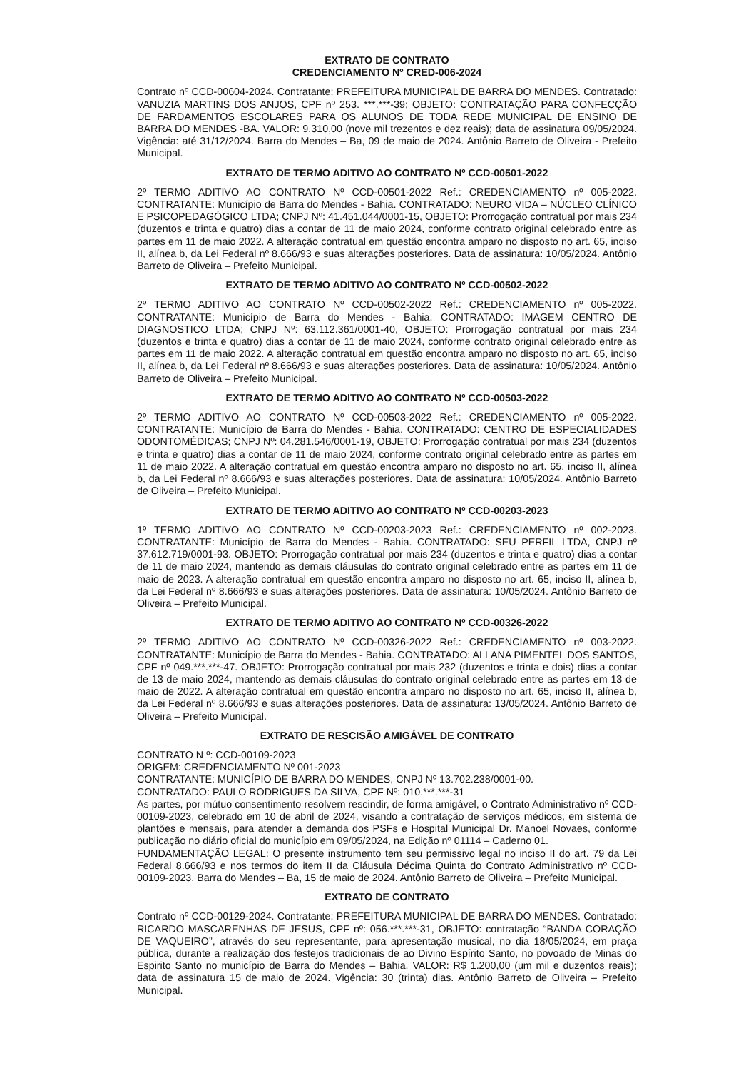EXTRATO DE CONTRATO
CREDENCIAMENTO Nº CRED-006-2024
Contrato nº CCD-00604-2024. Contratante: PREFEITURA MUNICIPAL DE BARRA DO MENDES. Contratado: VANUZIA MARTINS DOS ANJOS, CPF nº 253. ***.***-39; OBJETO: CONTRATAÇÃO PARA CONFECÇÃO DE FARDAMENTOS ESCOLARES PARA OS ALUNOS DE TODA REDE MUNICIPAL DE ENSINO DE BARRA DO MENDES -BA. VALOR: 9.310,00 (nove mil trezentos e dez reais); data de assinatura 09/05/2024. Vigência: até 31/12/2024. Barra do Mendes – Ba, 09 de maio de 2024. Antônio Barreto de Oliveira - Prefeito Municipal.
EXTRATO DE TERMO ADITIVO AO CONTRATO Nº CCD-00501-2022
2º TERMO ADITIVO AO CONTRATO Nº CCD-00501-2022 Ref.: CREDENCIAMENTO nº 005-2022. CONTRATANTE: Município de Barra do Mendes - Bahia. CONTRATADO: NEURO VIDA – NÚCLEO CLÍNICO E PSICOPEDAGÓGICO LTDA; CNPJ Nº: 41.451.044/0001-15, OBJETO: Prorrogação contratual por mais 234 (duzentos e trinta e quatro) dias a contar de 11 de maio 2024, conforme contrato original celebrado entre as partes em 11 de maio 2022. A alteração contratual em questão encontra amparo no disposto no art. 65, inciso II, alínea b, da Lei Federal nº 8.666/93 e suas alterações posteriores. Data de assinatura: 10/05/2024. Antônio Barreto de Oliveira – Prefeito Municipal.
EXTRATO DE TERMO ADITIVO AO CONTRATO Nº CCD-00502-2022
2º TERMO ADITIVO AO CONTRATO Nº CCD-00502-2022 Ref.: CREDENCIAMENTO nº 005-2022. CONTRATANTE: Município de Barra do Mendes - Bahia. CONTRATADO: IMAGEM CENTRO DE DIAGNOSTICO LTDA; CNPJ Nº: 63.112.361/0001-40, OBJETO: Prorrogação contratual por mais 234 (duzentos e trinta e quatro) dias a contar de 11 de maio 2024, conforme contrato original celebrado entre as partes em 11 de maio 2022. A alteração contratual em questão encontra amparo no disposto no art. 65, inciso II, alínea b, da Lei Federal nº 8.666/93 e suas alterações posteriores. Data de assinatura: 10/05/2024. Antônio Barreto de Oliveira – Prefeito Municipal.
EXTRATO DE TERMO ADITIVO AO CONTRATO Nº CCD-00503-2022
2º TERMO ADITIVO AO CONTRATO Nº CCD-00503-2022 Ref.: CREDENCIAMENTO nº 005-2022. CONTRATANTE: Município de Barra do Mendes - Bahia. CONTRATADO: CENTRO DE ESPECIALIDADES ODONTOMÉDICAS; CNPJ Nº: 04.281.546/0001-19, OBJETO: Prorrogação contratual por mais 234 (duzentos e trinta e quatro) dias a contar de 11 de maio 2024, conforme contrato original celebrado entre as partes em 11 de maio 2022. A alteração contratual em questão encontra amparo no disposto no art. 65, inciso II, alínea b, da Lei Federal nº 8.666/93 e suas alterações posteriores. Data de assinatura: 10/05/2024. Antônio Barreto de Oliveira – Prefeito Municipal.
EXTRATO DE TERMO ADITIVO AO CONTRATO Nº CCD-00203-2023
1º TERMO ADITIVO AO CONTRATO Nº CCD-00203-2023 Ref.: CREDENCIAMENTO nº 002-2023. CONTRATANTE: Município de Barra do Mendes - Bahia. CONTRATADO: SEU PERFIL LTDA, CNPJ nº 37.612.719/0001-93. OBJETO: Prorrogação contratual por mais 234 (duzentos e trinta e quatro) dias a contar de 11 de maio 2024, mantendo as demais cláusulas do contrato original celebrado entre as partes em 11 de maio de 2023. A alteração contratual em questão encontra amparo no disposto no art. 65, inciso II, alínea b, da Lei Federal nº 8.666/93 e suas alterações posteriores. Data de assinatura: 10/05/2024. Antônio Barreto de Oliveira – Prefeito Municipal.
EXTRATO DE TERMO ADITIVO AO CONTRATO Nº CCD-00326-2022
2º TERMO ADITIVO AO CONTRATO Nº CCD-00326-2022 Ref.: CREDENCIAMENTO nº 003-2022. CONTRATANTE: Município de Barra do Mendes - Bahia. CONTRATADO: ALLANA PIMENTEL DOS SANTOS, CPF nº 049.***.***-47. OBJETO: Prorrogação contratual por mais 232 (duzentos e trinta e dois) dias a contar de 13 de maio 2024, mantendo as demais cláusulas do contrato original celebrado entre as partes em 13 de maio de 2022. A alteração contratual em questão encontra amparo no disposto no art. 65, inciso II, alínea b, da Lei Federal nº 8.666/93 e suas alterações posteriores. Data de assinatura: 13/05/2024. Antônio Barreto de Oliveira – Prefeito Municipal.
EXTRATO DE RESCISÃO AMIGÁVEL DE CONTRATO
CONTRATO N º: CCD-00109-2023
ORIGEM: CREDENCIAMENTO Nº 001-2023
CONTRATANTE: MUNICÍPIO DE BARRA DO MENDES, CNPJ Nº 13.702.238/0001-00.
CONTRATADO: PAULO RODRIGUES DA SILVA, CPF Nº: 010.***.***-31
As partes, por mútuo consentimento resolvem rescindir, de forma amigável, o Contrato Administrativo nº CCD-00109-2023, celebrado em 10 de abril de 2024, visando a contratação de serviços médicos, em sistema de plantões e mensais, para atender a demanda dos PSFs e Hospital Municipal Dr. Manoel Novaes, conforme publicação no diário oficial do município em 09/05/2024, na Edição nº 01114 – Caderno 01.
FUNDAMENTAÇÃO LEGAL: O presente instrumento tem seu permissivo legal no inciso II do art. 79 da Lei Federal 8.666/93 e nos termos do item II da Cláusula Décima Quinta do Contrato Administrativo nº CCD-00109-2023. Barra do Mendes – Ba, 15 de maio de 2024. Antônio Barreto de Oliveira – Prefeito Municipal.
EXTRATO DE CONTRATO
Contrato nº CCD-00129-2024. Contratante: PREFEITURA MUNICIPAL DE BARRA DO MENDES. Contratado: RICARDO MASCARENHAS DE JESUS, CPF nº: 056.***.***-31, OBJETO: contratação “BANDA CORAÇÃO DE VAQUEIRO”, através do seu representante, para apresentação musical, no dia 18/05/2024, em praça pública, durante a realização dos festejos tradicionais de ao Divino Espírito Santo, no povoado de Minas do Espirito Santo no município de Barra do Mendes – Bahia. VALOR: R$ 1.200,00 (um mil e duzentos reais); data de assinatura 15 de maio de 2024. Vigência: 30 (trinta) dias. Antônio Barreto de Oliveira – Prefeito Municipal.